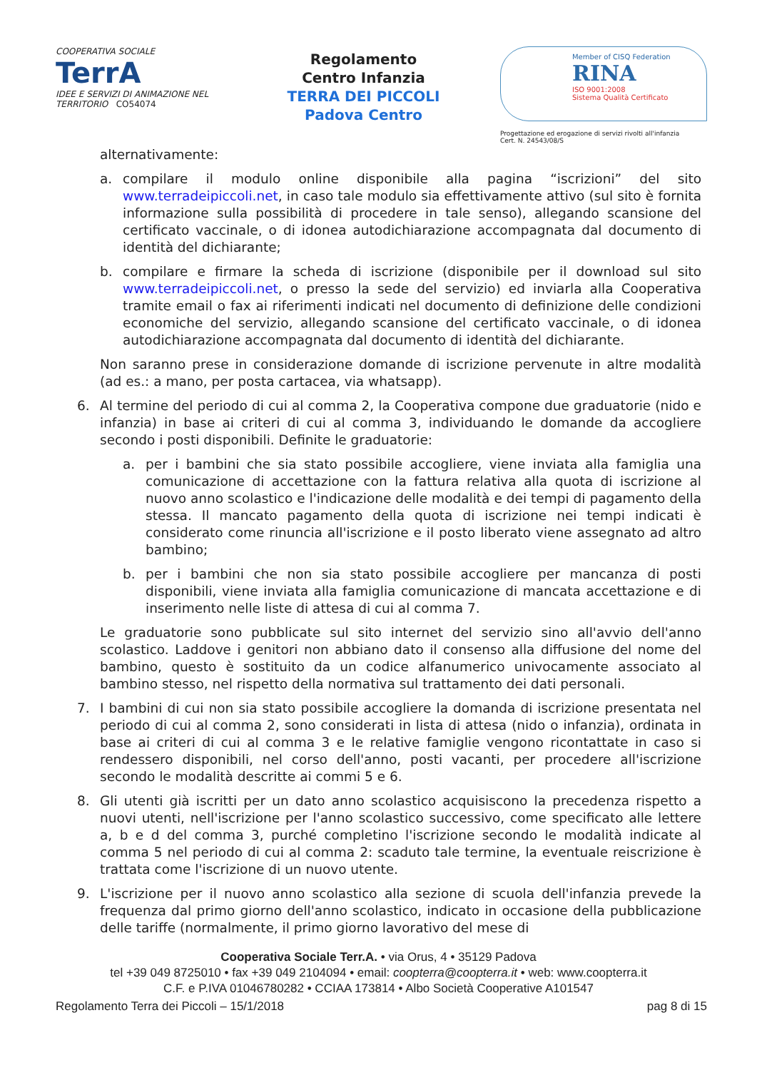COOPERATIVA SOCIALE
TerrA
IDEE E SERVIZI DI ANIMAZIONE NEL TERRITORIO CO54074
Regolamento
Centro Infanzia
TERRA DEI PICCOLI
Padova Centro
Member of CISQ Federation
RINA
ISO 9001:2008
Sistema Qualità Certificato
Progettazione ed erogazione di servizi rivolti all'infanzia
Cert. N. 24543/08/S
alternativamente:
a. compilare il modulo online disponibile alla pagina “iscrizioni” del sito www.terradeipiccoli.net, in caso tale modulo sia effettivamente attivo (sul sito è fornita informazione sulla possibilità di procedere in tale senso), allegando scansione del certificato vaccinale, o di idonea autodichiarazione accompagnata dal documento di identità del dichiarante;
b. compilare e firmare la scheda di iscrizione (disponibile per il download sul sito www.terradeipiccoli.net, o presso la sede del servizio) ed inviarla alla Cooperativa tramite email o fax ai riferimenti indicati nel documento di definizione delle condizioni economiche del servizio, allegando scansione del certificato vaccinale, o di idonea autodichiarazione accompagnata dal documento di identità del dichiarante.
Non saranno prese in considerazione domande di iscrizione pervenute in altre modalità (ad es.: a mano, per posta cartacea, via whatsapp).
6. Al termine del periodo di cui al comma 2, la Cooperativa compone due graduatorie (nido e infanzia) in base ai criteri di cui al comma 3, individuando le domande da accogliere secondo i posti disponibili. Definite le graduatorie:
a. per i bambini che sia stato possibile accogliere, viene inviata alla famiglia una comunicazione di accettazione con la fattura relativa alla quota di iscrizione al nuovo anno scolastico e l'indicazione delle modalità e dei tempi di pagamento della stessa. Il mancato pagamento della quota di iscrizione nei tempi indicati è considerato come rinuncia all'iscrizione e il posto liberato viene assegnato ad altro bambino;
b. per i bambini che non sia stato possibile accogliere per mancanza di posti disponibili, viene inviata alla famiglia comunicazione di mancata accettazione e di inserimento nelle liste di attesa di cui al comma 7.
Le graduatorie sono pubblicate sul sito internet del servizio sino all'avvio dell'anno scolastico. Laddove i genitori non abbiano dato il consenso alla diffusione del nome del bambino, questo è sostituito da un codice alfanumerico univocamente associato al bambino stesso, nel rispetto della normativa sul trattamento dei dati personali.
7. I bambini di cui non sia stato possibile accogliere la domanda di iscrizione presentata nel periodo di cui al comma 2, sono considerati in lista di attesa (nido o infanzia), ordinata in base ai criteri di cui al comma 3 e le relative famiglie vengono ricontattate in caso si rendessero disponibili, nel corso dell'anno, posti vacanti, per procedere all'iscrizione secondo le modalità descritte ai commi 5 e 6.
8. Gli utenti già iscritti per un dato anno scolastico acquisiscono la precedenza rispetto a nuovi utenti, nell'iscrizione per l'anno scolastico successivo, come specificato alle lettere a, b e d del comma 3, purché completino l'iscrizione secondo le modalità indicate al comma 5 nel periodo di cui al comma 2: scaduto tale termine, la eventuale reiscrizione è trattata come l'iscrizione di un nuovo utente.
9. L'iscrizione per il nuovo anno scolastico alla sezione di scuola dell'infanzia prevede la frequenza dal primo giorno dell'anno scolastico, indicato in occasione della pubblicazione delle tariffe (normalmente, il primo giorno lavorativo del mese di
Cooperativa Sociale Terr.A. • via Orus, 4 • 35129 Padova
tel +39 049 8725010 • fax +39 049 2104094 • email: coopterra@coopterra.it • web: www.coopterra.it
C.F. e P.IVA 01046780282 • CCIAA 173814 • Albo Società Cooperative A101547
Regolamento Terra dei Piccoli – 15/1/2018 pag 8 di 15